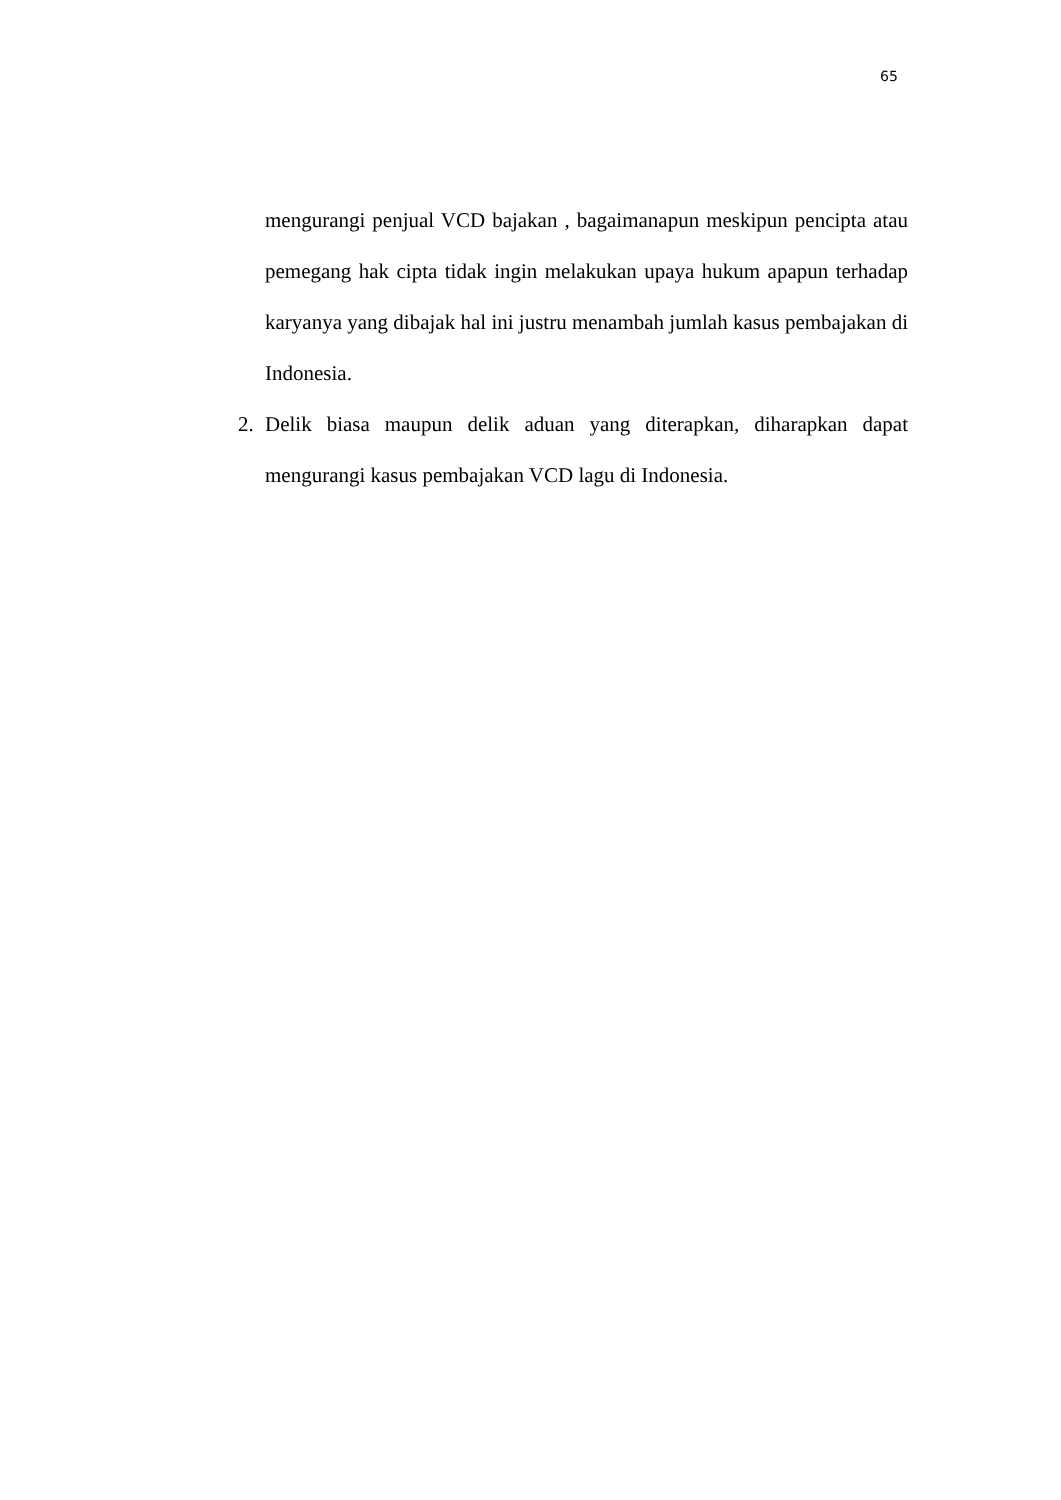65
mengurangi penjual VCD bajakan , bagaimanapun meskipun pencipta atau pemegang hak cipta tidak ingin melakukan upaya hukum apapun terhadap karyanya yang dibajak hal ini justru menambah jumlah kasus pembajakan di Indonesia.
2. Delik biasa maupun delik aduan yang diterapkan, diharapkan dapat mengurangi kasus pembajakan VCD lagu di Indonesia.